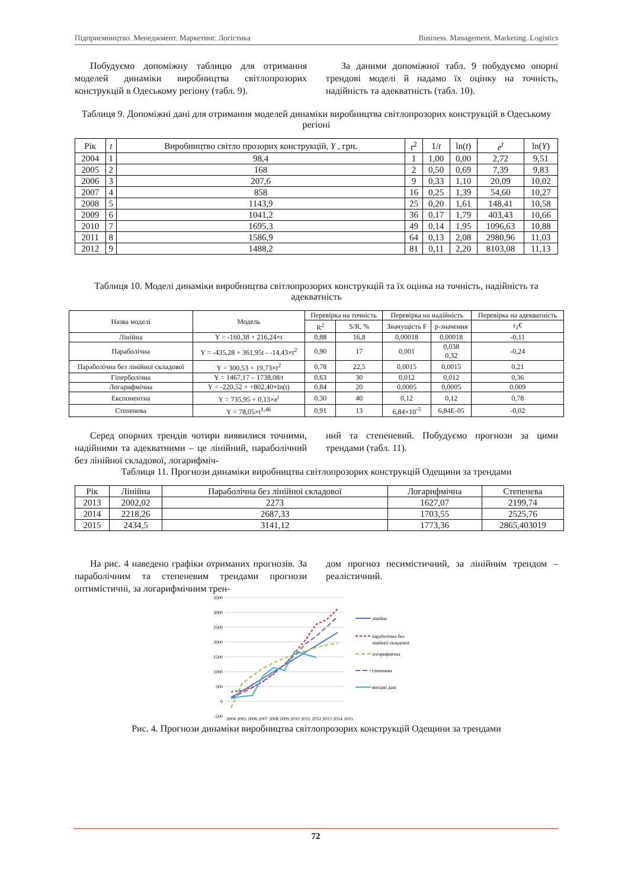Підприємництво. Менеджмент. Маркетинг. Логістика Business. Management. Marketing. Logistics
Побудуємо допоміжну таблицю для отримання моделей динаміки виробництва світлопрозорих конструкцій в Одеському регіону (табл. 9).
За даними допоміжної табл. 9 побудуємо опорні трендові моделі й надамо їх оцінку на точність, надійність та адекватність (табл. 10).
Таблиця 9. Допоміжні дані для отримання моделей динаміки виробництва світлопрозорих конструкцій в Одеському регіоні
| Рік | t | Виробництво світло прозорих конструкцій, Y , грн. | t<sup>2</sup> | 1/ t | ln( t ) | e<sup>t</sup> | ln( Y ) |
| --- | --- | --- | --- | --- | --- | --- | --- |
| 2004 | 1 | 98,4 | 1 | 1,00 | 0,00 | 2,72 | 9,51 |
| 2005 | 2 | 168 | 2 | 0,50 | 0,69 | 7,39 | 9,83 |
| 2006 | 3 | 207,6 | 9 | 0,33 | 1,10 | 20,09 | 10,02 |
| 2007 | 4 | 858 | 16 | 0,25 | 1,39 | 54,60 | 10,27 |
| 2008 | 5 | 1143,9 | 25 | 0,20 | 1,61 | 148,41 | 10,58 |
| 2009 | 6 | 1041,2 | 36 | 0,17 | 1,79 | 403,43 | 10,66 |
| 2010 | 7 | 1695,3 | 49 | 0,14 | 1,95 | 1096,63 | 10,88 |
| 2011 | 8 | 1586,9 | 64 | 0,13 | 2,08 | 2980,96 | 11,03 |
| 2012 | 9 | 1488,2 | 81 | 0,11 | 2,20 | 8103,08 | 11,13 |
Таблиця 10. Моделі динаміки виробництва світлопрозорих конструкцій та їх оцінка на точність, надійність та адекватність
| Назва моделі | Модель | Перевірка на точність | | Перевірка на надійність | | Перевірка на адекватність |
| --- | --- | --- | --- | --- | --- | --- |
| | | R<sup>2</sup> | S/R, % | Значущість F | p-значення | r<sub>1</sub>€ |
| Лінійна | Y = -160,38 + 216,24×t | 0,88 | 16,8 | 0,00018 | 0,00018 | -0,11 |
| Параболічна | Y = -435,28 + 361,95t - -14,43×t<sup>2</sup> | 0,90 | 17 | 0,001 | 0,038 0,32 | -0,24 |
| Параболічна без лінійної складової | Y = 300,53 + 19,73×t<sup>2</sup> | 0,78 | 22,5 | 0,0015 | 0,0015 | 0,21 |
| Гіперболічна | Y = 1467,17 – 1738,08/t | 0,63 | 30 | 0,012 | 0,012 | 0,36 |
| Логарифмічна | Y = -220,52 + +802,40×ln(t) | 0,84 | 20 | 0,0005 | 0,0005 | 0,009 |
| Експонентна | Y = 735,95 + 0,13×e<sup>t</sup> | 0,30 | 40 | 0,12 | 0,12 | 0,78 |
| Степенева | Y = 78,05×t<sup>1,46</sup> | 0,91 | 13 | 6,84×10<sup>-5</sup> | 6,84E-05 | -0,02 |
Серед опорних трендів чотири виявилися точними, надійними та адекватними – це лінійний, параболічний без лінійної складової, логарифміч-
ний та степеневий. Побудуємо прогнози за цими трендами (табл. 11).
Таблиця 11. Прогнози динаміки виробництва світлопрозорих конструкцій Одещини за трендами
| Рік | Лінійна | Параболічна без лінійної складової | Логарифмічна | Степенева |
| --- | --- | --- | --- | --- |
| 2013 | 2002,02 | 2273 | 1627,07 | 2199,74 |
| 2014 | 2218,26 | 2687,33 | 1703,55 | 2525,76 |
| 2015 | 2434,5 | 3141,12 | 1773,36 | 2865,403019 |
На рис. 4 наведено графіки отриманих прогнозів. За параболічним та степеневим трендами прогнози оптимістичні, за логарифмічним трен-
дом прогноз песимістичний, за лінійним трендом – реалістичний.
3500
3000
2500
2000
1500
1000
500
0
-500
лінійна
параболічна без
лінійної складової
логарифмічна
степенева
вихідні дані
2004
2005
2006
2007
2008
2009
2010
2011
2012
2013
2014
2015
Рис. 4. Прогнози динаміки виробництва світлопрозорих конструкцій Одещини за трендами
72